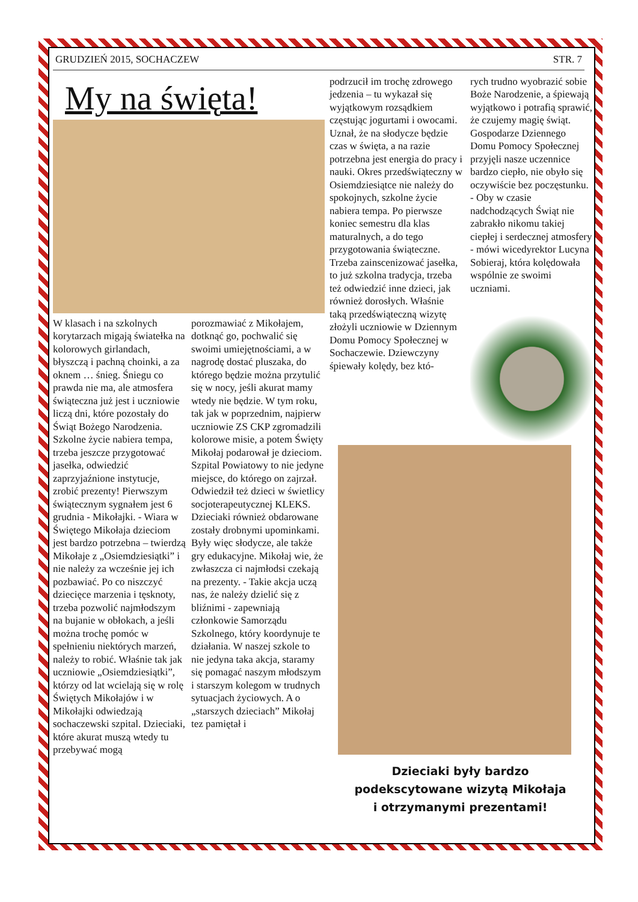GRUDZIEŃ 2015, SOCHACZEW STR. 7
My na święta!
W klasach i na szkolnych korytarzach migają światełka na kolorowych girlandach, błyszczą i pachną choinki, a za oknem … śnieg. Śniegu co prawda nie ma, ale atmosfera świąteczna już jest i uczniowie liczą dni, które pozostały do Świąt Bożego Narodzenia. Szkolne życie nabiera tempa, trzeba jeszcze przygotować jasełka, odwiedzić zaprzyjaźnione instytucje, zrobić prezenty! Pierwszym świątecznym sygnałem jest 6 grudnia - Mikołajki. - Wiara w Świętego Mikołaja dzieciom jest bardzo potrzebna – twierdzą Mikołaje z „Osiemdziesiątki” i nie należy za wcześnie jej ich pozbawiać. Po co niszczyć dziecięce marzenia i tęsknoty, trzeba pozwolić najmłodszym na bujanie w obłokach, a jeśli można trochę pomóc w spełnieniu niektórych marzeń, należy to robić. Właśnie tak jak uczniowie „Osiemdziesiątki”, którzy od lat wcielają się w rolę Świętych Mikołajów i w Mikołajki odwiedzają sochaczewski szpital. Dzieciaki, które akurat muszą wtedy tu przebywać mogą
porozmawiać z Mikołajem, dotknąć go, pochwalić się swoimi umiejętnościami, a w nagrodę dostać pluszaka, do którego będzie można przytulić się w nocy, jeśli akurat mamy wtedy nie będzie. W tym roku, tak jak w poprzednim, najpierw uczniowie ZS CKP zgromadzili kolorowe misie, a potem Święty Mikołaj podarował je dzieciom. Szpital Powiatowy to nie jedyne miejsce, do którego on zajrzał. Odwiedził też dzieci w świetlicy socjoterapeutycznej KLEKS. Dzieciaki również obdarowane zostały drobnymi upominkami. Były więc słodycze, ale także gry edukacyjne. Mikołaj wie, że zwłaszcza ci najmłodsi czekają na prezenty. - Takie akcja uczą nas, że należy dzielić się z bliźnimi - zapewniają członkowie Samorządu Szkolnego, który koordynuje te działania. W naszej szkole to nie jedyna taka akcja, staramy się pomagać naszym młodszym i starszym kolegom w trudnych sytuacjach życiowych. A o „starszych dzieciach” Mikołaj tez pamiętał i
podrzucił im trochę zdrowego jedzenia – tu wykazał się wyjątkowym rozsądkiem częstując jogurtami i owocami. Uznał, że na słodycze będzie czas w święta, a na razie potrzebna jest energia do pracy i nauki. Okres przedświąteczny w Osiemdziesiątce nie należy do spokojnych, szkolne życie nabiera tempa. Po pierwsze koniec semestru dla klas maturalnych, a do tego przygotowania świąteczne. Trzeba zainscenizować jasełka, to już szkolna tradycja, trzeba też odwiedzić inne dzieci, jak również dorosłych. Właśnie taką przedświąteczną wizytę złożyli uczniowie w Dziennym Domu Pomocy Społecznej w Sochaczewie. Dziewczyny śpiewały kolędy, bez któ-
rych trudno wyobrazić sobie Boże Narodzenie, a śpiewają wyjątkowo i potrafią sprawić, że czujemy magię świąt. Gospodarze Dziennego Domu Pomocy Społecznej przyjęli nasze uczennice bardzo ciepło, nie obyło się oczywiście bez poczęstunku. - Oby w czasie nadchodzących Świąt nie zabrakło nikomu takiej ciepłej i serdecznej atmosfery - mówi wicedyrektor Lucyna Sobieraj, która kolędowała wspólnie ze swoimi uczniami.
Dzieciaki były bardzo
podekscytowane wizytą Mikołaja
i otrzymanymi prezentami!